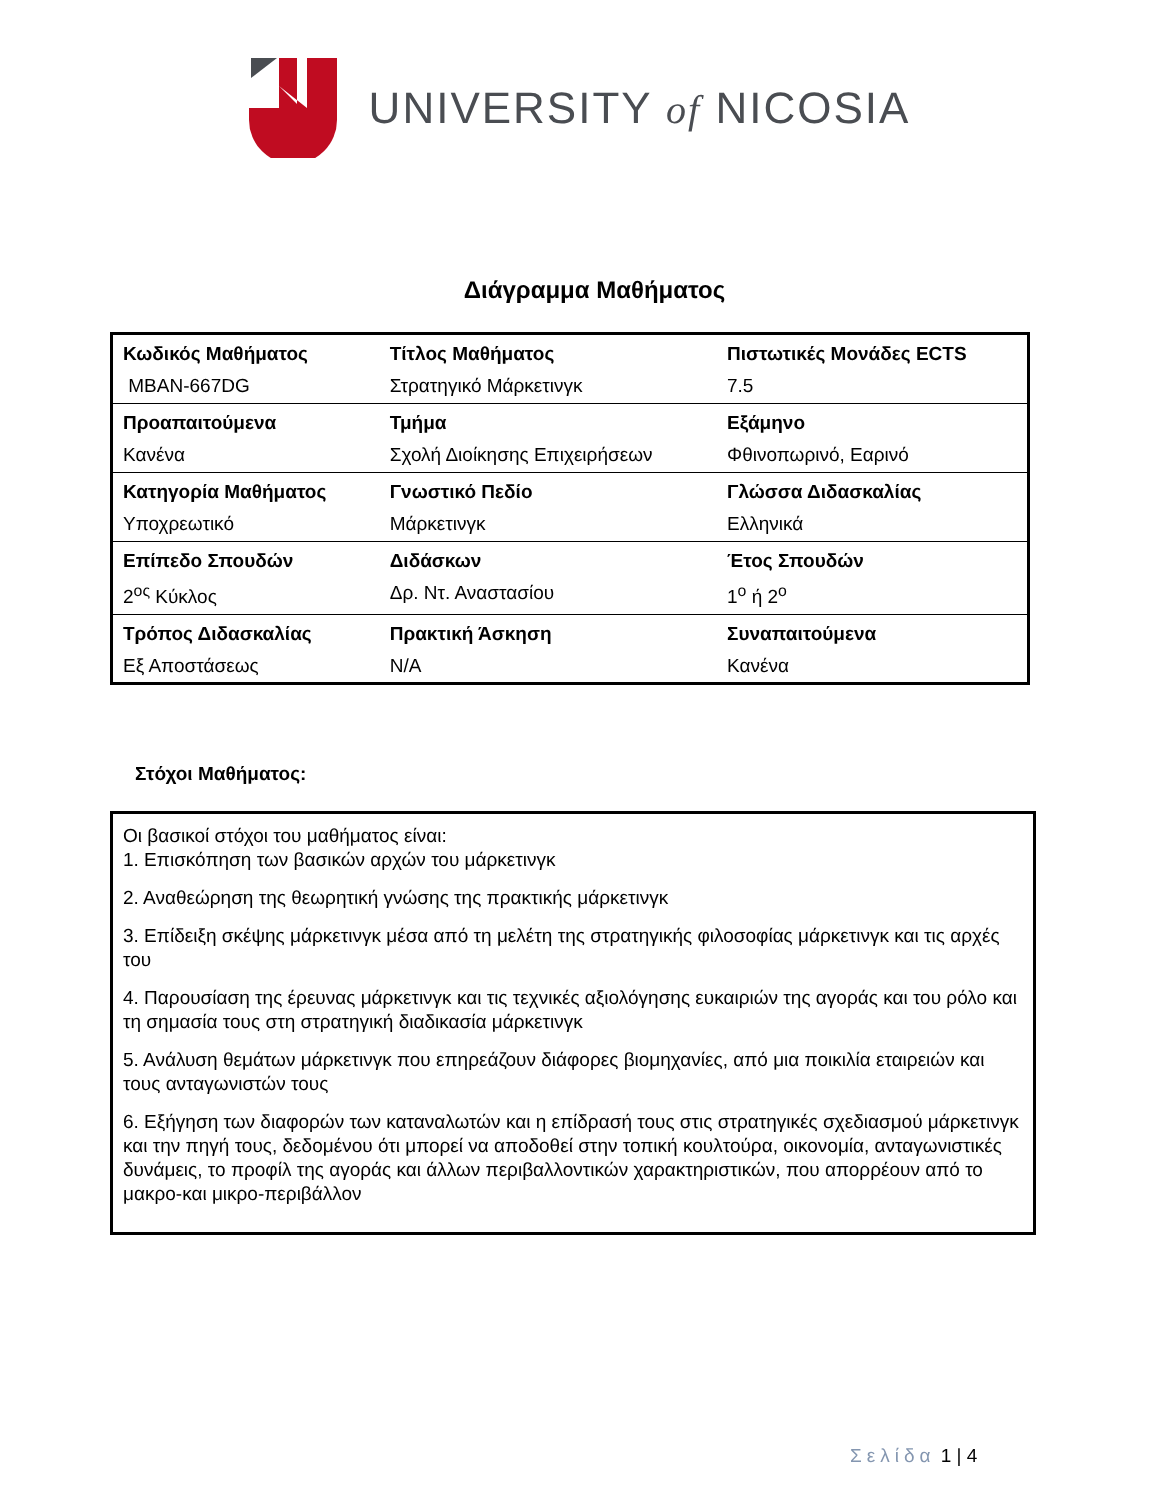UNIVERSITY of NICOSIA
Διάγραμμα Μαθήματος
| Κωδικός Μαθήματος | Τίτλος Μαθήματος | Πιστωτικές Μονάδες ECTS |
| MBAN-667DG | Στρατηγικό Μάρκετινγκ | 7.5 |
| Προαπαιτούμενα | Τμήμα | Εξάμηνο |
| Κανένα | Σχολή Διοίκησης Επιχειρήσεων | Φθινοπωρινό, Εαρινό |
| Κατηγορία Μαθήματος | Γνωστικό Πεδίο | Γλώσσα Διδασκαλίας |
| Υποχρεωτικό | Μάρκετινγκ | Ελληνικά |
| Επίπεδο Σπουδών | Διδάσκων | Έτος Σπουδών |
| 2<sup>ος</sup> Κύκλος | Δρ. Ντ. Αναστασίου | 1<sup>ο</sup> ή 2<sup>ο</sup> |
| Τρόπος Διδασκαλίας | Πρακτική Άσκηση | Συναπαιτούμενα |
| Εξ Αποστάσεως | N/A | Κανένα |
Στόχοι Μαθήματος:
Οι βασικοί στόχοι του μαθήματος είναι:
1. Επισκόπηση των βασικών αρχών του μάρκετινγκ
2. Αναθεώρηση της θεωρητική γνώσης της πρακτικής μάρκετινγκ
3. Επίδειξη σκέψης μάρκετινγκ μέσα από τη μελέτη της στρατηγικής φιλοσοφίας μάρκετινγκ και τις αρχές του
4. Παρουσίαση της έρευνας μάρκετινγκ και τις τεχνικές αξιολόγησης ευκαιριών της αγοράς και του ρόλο και τη σημασία τους στη στρατηγική διαδικασία μάρκετινγκ
5. Ανάλυση θεμάτων μάρκετινγκ που επηρεάζουν διάφορες βιομηχανίες, από μια ποικιλία εταιρειών και τους ανταγωνιστών τους
6. Εξήγηση των διαφορών των καταναλωτών και η επίδρασή τους στις στρατηγικές σχεδιασμού μάρκετινγκ και την πηγή τους, δεδομένου ότι μπορεί να αποδοθεί στην τοπική κουλτούρα, οικονομία, ανταγωνιστικές δυνάμεις, το προφίλ της αγοράς και άλλων περιβαλλοντικών χαρακτηριστικών, που απορρέουν από το μακρο-και μικρο-περιβάλλον
Σελίδα 1 | 4